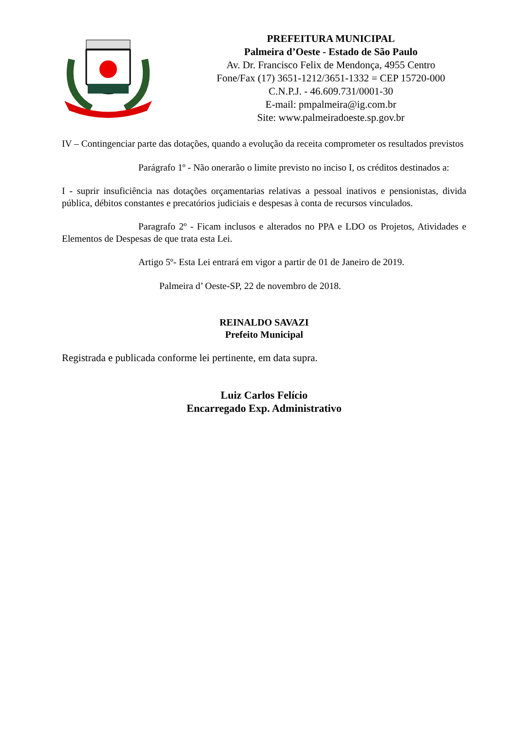PREFEITURA MUNICIPAL
Palmeira d’Oeste - Estado de São Paulo
Av. Dr. Francisco Felix de Mendonça, 4955 Centro
Fone/Fax (17) 3651-1212/3651-1332 = CEP 15720-000
C.N.P.J. - 46.609.731/0001-30
E-mail: pmpalmeira@ig.com.br
Site: www.palmeiradoeste.sp.gov.br
IV – Contingenciar parte das dotações, quando a evolução da receita comprometer os resultados previstos
Parágrafo 1º - Não onerarão o limite previsto no inciso I, os créditos destinados a:
I - suprir insuficiência nas dotações orçamentarias relativas a pessoal inativos e pensionistas, divida pública, débitos constantes e precatórios judiciais e despesas à conta de recursos vinculados.
Paragrafo 2º - Ficam inclusos e alterados no PPA e LDO os Projetos, Atividades e Elementos de Despesas de que trata esta Lei.
Artigo 5º- Esta Lei entrará em vigor a partir de 01 de Janeiro de 2019.
Palmeira d’ Oeste-SP, 22 de novembro de 2018.
REINALDO SAVAZI
Prefeito Municipal
Registrada e publicada conforme lei pertinente, em data supra.
Luiz Carlos Felício
Encarregado Exp. Administrativo